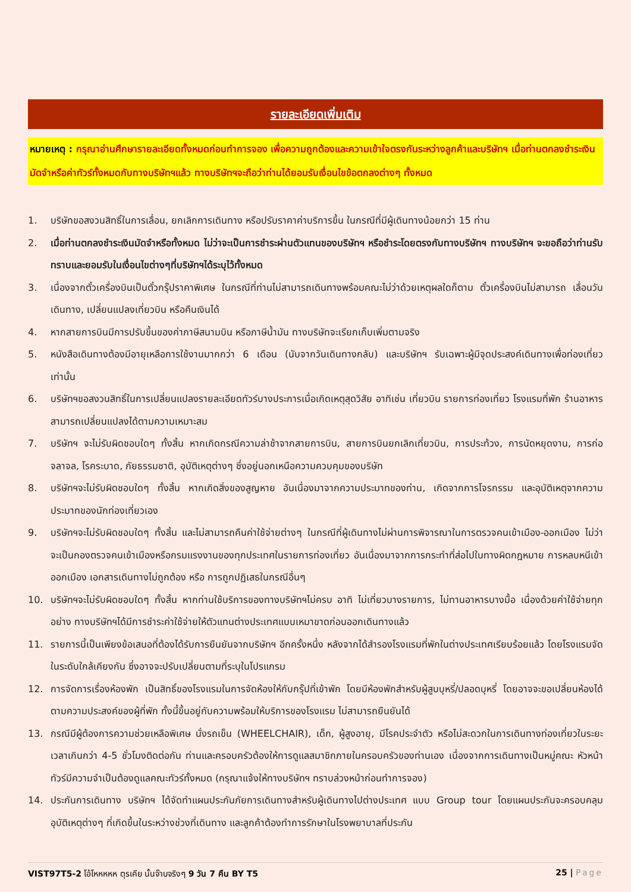รายละเอียดเพิ่มเติม
หมายเหตุ : กรุณาอ่านศึกษารายละเอียดทั้งหมดก่อนทำการจอง เพื่อความถูกต้องและความเข้าใจตรงกันระหว่างลูกค้าและบริษัทฯ เมื่อท่านตกลงชำระเงินมัดจำหรือค่าทัวร์ทั้งหมดกับทางบริษัทฯแล้ว ทางบริษัทฯจะถือว่าท่านได้ยอมรับเงื่อนไขข้อตกลงต่างๆ ทั้งหมด
1. บริษัทขอสงวนสิทธิ์ในการเลื่อน, ยกเลิกการเดินทาง หรือปรับราคาค่าบริการขึ้น ในกรณีที่มีผู้เดินทางน้อยกว่า 15 ท่าน
2. เมื่อท่านตกลงชำระเงินมัดจำหรือทั้งหมด ไม่ว่าจะเป็นการชำระผ่านตัวแทนของบริษัทฯ หรือชำระโดยตรงกับทางบริษัทฯ ทางบริษัทฯ จะขอถือว่าท่านรับทราบและยอมรับในเงื่อนไขต่างๆที่บริษัทฯได้ระบุไว้ทั้งหมด
3. เนื่องจากตั๋วเครื่องบินเป็นตั๋วกรุ๊ปราคาพิเศษ ในกรณีที่ท่านไม่สามารถเดินทางพร้อมคณะไม่ว่าด้วยเหตุผลใดก็ตาม ตั๋วเครื่องบินไม่สามารถ เลื่อนวันเดินทาง, เปลี่ยนแปลงเที่ยวบิน หรือคืนเงินได้
4. หากสายการบินมีการปรับขึ้นของค่าภาษีสนามบิน หรือภาษีน้ำมัน ทางบริษัทจะเรียกเก็บเพิ่มตามจริง
5. หนังสือเดินทางต้องมีอายุเหลือการใช้งานมากกว่า 6 เดือน (นับจากวันเดินทางกลับ) และบริษัทฯ รับเฉพาะผู้มีจุดประสงค์เดินทางเพื่อท่องเที่ยวเท่านั้น
6. บริษัทฯขอสงวนสิทธิ์ในการเปลี่ยนแปลงรายละเอียดทัวร์บางประการเมื่อเกิดเหตุสุดวิสัย อาทิเช่น เที่ยวบิน รายการท่องเที่ยว โรงแรมที่พัก ร้านอาหาร สามารถเปลี่ยนแปลงได้ตามความเหมาะสม
7. บริษัทฯ จะไม่รับผิดชอบใดๆ ทั้งสิ้น หากเกิดกรณีความล่าช้าจากสายการบิน, สายการบินยกเลิกเที่ยวบิน, การประท้วง, การนัดหยุดงาน, การก่อจลาจล, โรคระบาด, ภัยธรรมชาติ, อุบัติเหตุต่างๆ ซึ่งอยู่นอกเหนือความควบคุมของบริษัท
8. บริษัทฯจะไม่รับผิดชอบใดๆ ทั้งสิ้น หากเกิดสิ่งของสูญหาย อันเนื่องมาจากความประมาทของท่าน, เกิดจากการโจรกรรม และอุบัติเหตุจากความประมาทของนักท่องเที่ยวเอง
9. บริษัทฯจะไม่รับผิดชอบใดๆ ทั้งสิ้น และไม่สามารถคืนค่าใช้จ่ายต่างๆ ในกรณีที่ผู้เดินทางไม่ผ่านการพิจารณาในการตรวจคนเข้าเมือง-ออกเมือง ไม่ว่าจะเป็นกองตรวจคนเข้าเมืองหรือกรมแรงงานของทุกประเทศในรายการท่องเที่ยว อันเนื่องมาจากการกระทำที่ส่อไปในทางผิดกฎหมาย การหลบหนีเข้าออกเมือง เอกสารเดินทางไม่ถูกต้อง หรือ การถูกปฏิเสธในกรณีอื่นๆ
10. บริษัทฯจะไม่รับผิดชอบใดๆ ทั้งสิ้น หากท่านใช้บริการของทางบริษัทฯไม่ครบ อาทิ ไม่เที่ยวบางรายการ, ไม่ทานอาหารบางมื้อ เนื่องด้วยค่าใช้จ่ายทุกอย่าง ทางบริษัทฯได้มีการชำระค่าใช้จ่ายให้ตัวแทนต่างประเทศแบบเหมาขาดก่อนออกเดินทางแล้ว
11. รายการนี้เป็นเพียงข้อเสนอที่ต้องได้รับการยืนยันจากบริษัทฯ อีกครั้งหนึ่ง หลังจากได้สำรองโรงแรมที่พักในต่างประเทศเรียบร้อยแล้ว โดยโรงแรมจัดในระดับใกล้เคียงกัน ซึ่งอาจจะปรับเปลี่ยนตามที่ระบุในโปรแกรม
12. การจัดการเรื่องห้องพัก เป็นสิทธิ์ของโรงแรมในการจัดห้องให้กับกรุ๊ปที่เข้าพัก โดยมีห้องพักสำหรับผู้สูบบุหรี่/ปลอดบุหรี่ โดยอาจจะขอเปลี่ยนห้องได้ตามความประสงค์ของผู้ที่พัก ทั้งนี้ขึ้นอยู่กับความพร้อมให้บริการของโรงแรม ไม่สามารถยืนยันได้
13. กรณีมีผู้ต้องการความช่วยเหลือพิเศษ นั่งรถเข็น (WHEELCHAIR), เด็ก, ผู้สูงอายุ, มีโรคประจำตัว หรือไม่สะดวกในการเดินทางท่องเที่ยวในระยะเวลาเกินกว่า 4-5 ชั่วโมงติดต่อกัน ท่านและครอบครัวต้องให้การดูแลสมาชิกภายในครอบครัวของท่านเอง เนื่องจากการเดินทางเป็นหมู่คณะ หัวหน้าทัวร์มีความจำเป็นต้องดูแลคณะทัวร์ทั้งหมด (กรุณาแจ้งให้ทางบริษัทฯ ทราบล่วงหน้าก่อนทำการจอง)
14. ประกันการเดินทาง บริษัทฯ ได้จัดทำแผนประกันภัยการเดินทางสำหรับผู้เดินทางไปต่างประเทศ แบบ Group tour โดยแผนประกันจะครอบคลุมอุบัติเหตุต่างๆ ที่เกิดขึ้นในระหว่างช่วงที่เดินทาง และลูกค้าต้องทำการรักษาในโรงพยาบาลที่ประกัน
VIST97T5-2 โอ้โหหหหห ตุรเคีย นั้นจ๊าบจริงๆ 9 วัน 7 คืน BY T5 25 | Page